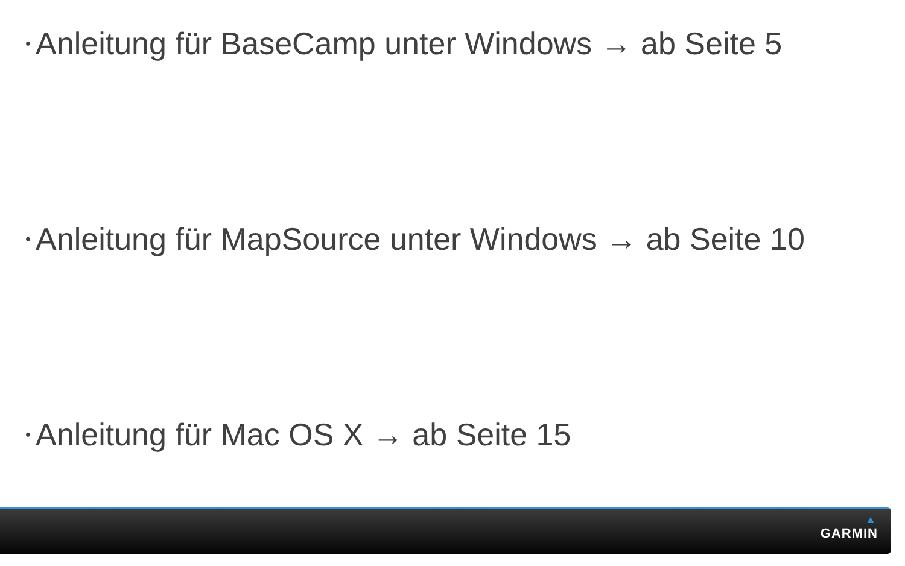• Anleitung für BaseCamp unter Windows → ab Seite 5
• Anleitung für MapSource unter Windows → ab Seite 10
• Anleitung für Mac OS X → ab Seite 15
GARMIN